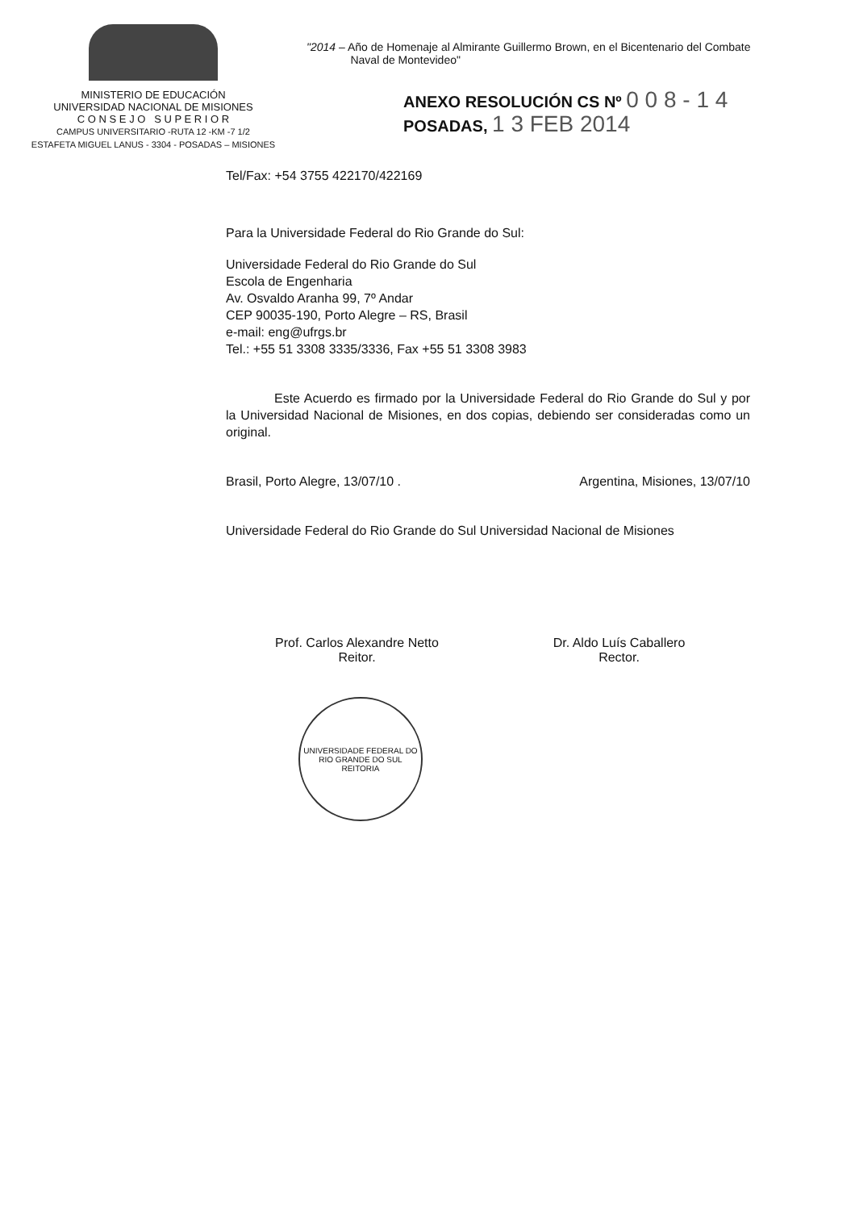MINISTERIO DE EDUCACIÓN
UNIVERSIDAD NACIONAL DE MISIONES
C O N S E J O S U P E R I O R
CAMPUS UNIVERSITARIO -RUTA 12 -KM -7 1/2
ESTAFETA MIGUEL LANUS - 3304 - POSADAS – MISIONES
"2014 – Año de Homenaje al Almirante Guillermo Brown, en el Bicentenario del Combate
Naval de Montevideo"
ANEXO RESOLUCIÓN CS Nº 0 0 8 - 1 4
POSADAS, 1 3 FEB 2014
Tel/Fax: +54 3755 422170/422169
Para la Universidade Federal do Rio Grande do Sul:
Universidade Federal do Rio Grande do Sul
Escola de Engenharia
Av. Osvaldo Aranha 99, 7º Andar
CEP 90035-190, Porto Alegre – RS, Brasil
e-mail: eng@ufrgs.br
Tel.: +55 51 3308 3335/3336, Fax +55 51 3308 3983
Este Acuerdo es firmado por la Universidade Federal do Rio Grande do Sul y por la Universidad Nacional de Misiones, en dos copias, debiendo ser consideradas como un original.
Brasil, Porto Alegre, 13/07/10 . Argentina, Misiones, 13/07/10
Universidade Federal do Rio Grande do Sul Universidad Nacional de Misiones
Prof. Carlos Alexandre Netto
Reitor.
Dr. Aldo Luís Caballero
Rector.
UNIVERSIDADE FEDERAL DO RIO GRANDE DO SUL
REITORIA